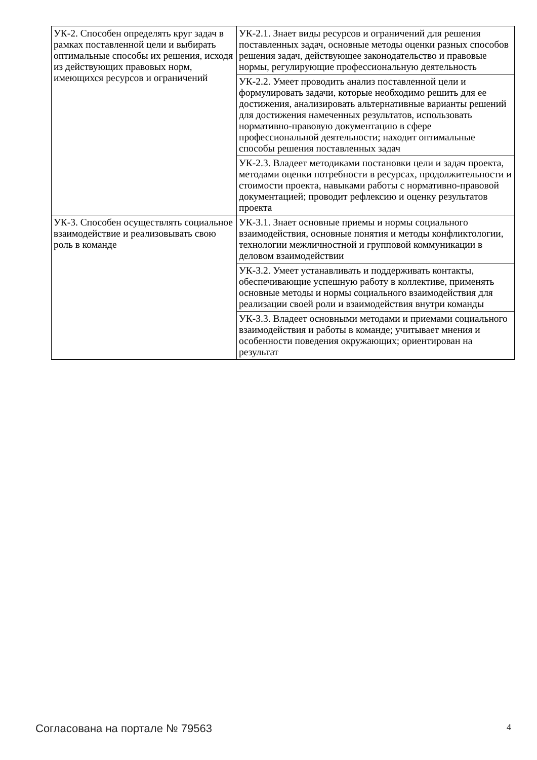| УК-2. Способен определять круг задач в рамках поставленной цели и выбирать оптимальные способы их решения, исходя из действующих правовых норм, имеющихся ресурсов и ограничений | УК-2.1. Знает виды ресурсов и ограничений для решения поставленных задач, основные методы оценки разных способов решения задач, действующее законодательство и правовые нормы, регулирующие профессиональную деятельность |
| | УК-2.2. Умеет проводить анализ поставленной цели и формулировать задачи, которые необходимо решить для ее достижения, анализировать альтернативные варианты решений для достижения намеченных результатов, использовать нормативно-правовую документацию в сфере профессиональной деятельности; находит оптимальные способы решения поставленных задач |
| | УК-2.3. Владеет методиками постановки цели и задач проекта, методами оценки потребности в ресурсах, продолжительности и стоимости проекта, навыками работы с нормативно-правовой документацией; проводит рефлексию и оценку результатов проекта |
| УК-3. Способен осуществлять социальное взаимодействие и реализовывать свою роль в команде | УК-3.1. Знает основные приемы и нормы социального взаимодействия, основные понятия и методы конфликтологии, технологии межличностной и групповой коммуникации в деловом взаимодействии |
| | УК-3.2. Умеет устанавливать и поддерживать контакты, обеспечивающие успешную работу в коллективе, применять основные методы и нормы социального взаимодействия для реализации своей роли и взаимодействия внутри команды |
| | УК-3.3. Владеет основными методами и приемами социального взаимодействия и работы в команде; учитывает мнения и особенности поведения окружающих; ориентирован на результат |
Согласована на портале № 79563 4